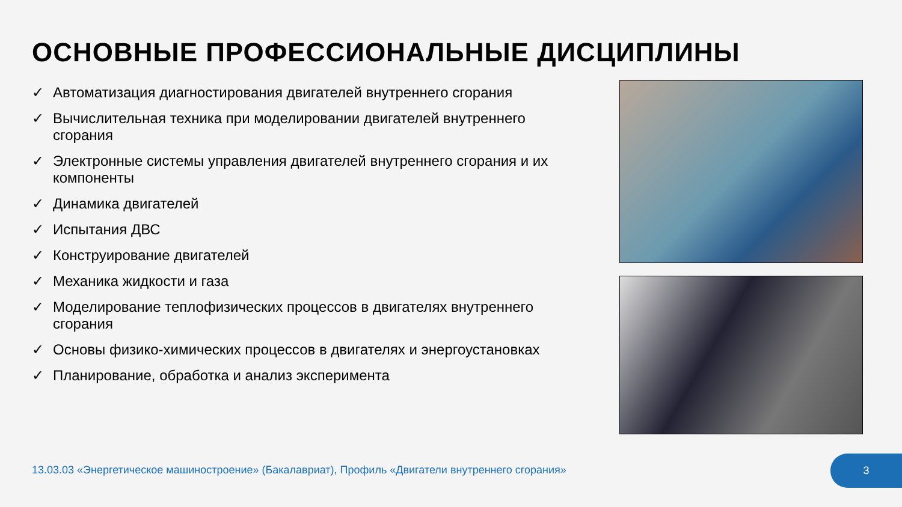ОСНОВНЫЕ ПРОФЕССИОНАЛЬНЫЕ ДИСЦИПЛИНЫ
✓ Автоматизация диагностирования двигателей внутреннего сгорания
✓ Вычислительная техника при моделировании двигателей внутреннего сгорания
✓ Электронные системы управления двигателей внутреннего сгорания и их компоненты
✓ Динамика двигателей
✓ Испытания ДВС
✓ Конструирование двигателей
✓ Механика жидкости и газа
✓ Моделирование теплофизических процессов в двигателях внутреннего сгорания
✓ Основы физико-химических процессов в двигателях и энергоустановках
✓ Планирование, обработка и анализ эксперимента
13.03.03 «Энергетическое машиностроение» (Бакалавриат), Профиль «Двигатели внутреннего сгорания»
3